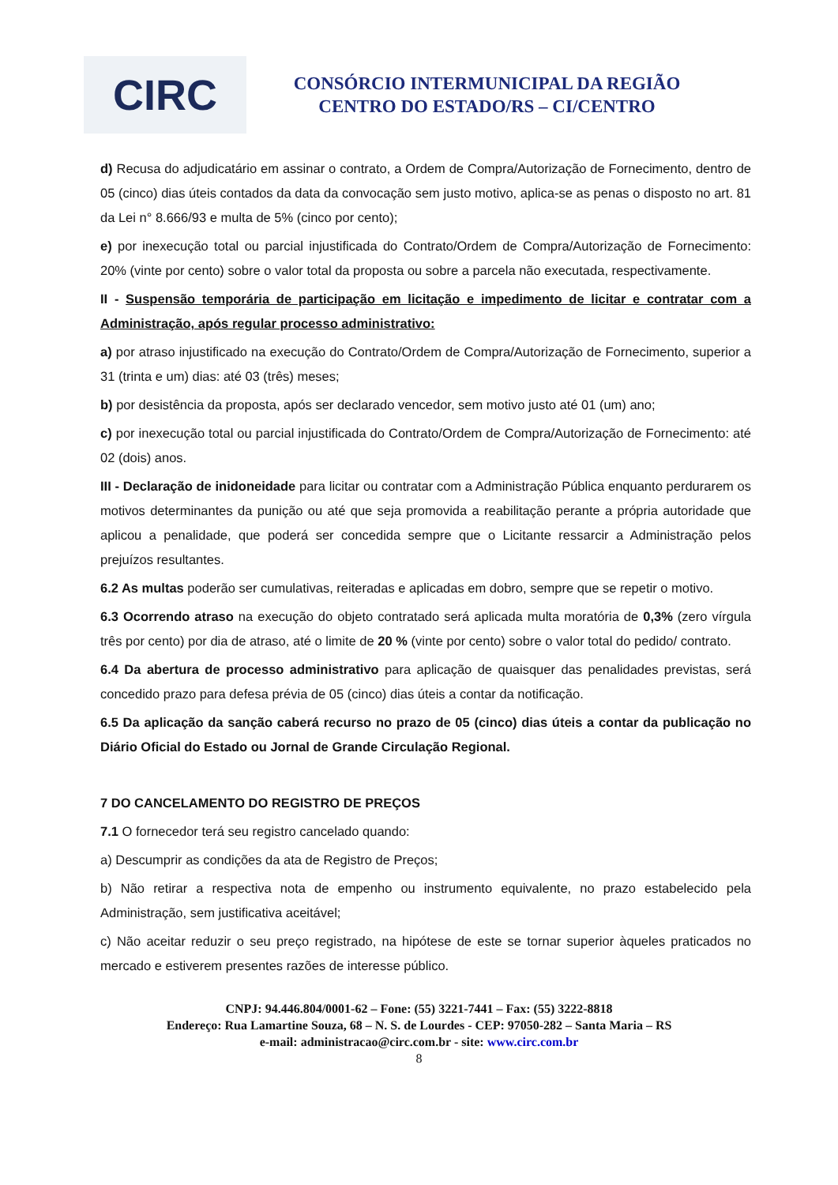CIRC
CONSÓRCIO INTERMUNICIPAL DA REGIÃO
CENTRO DO ESTADO/RS – CI/CENTRO
d) Recusa do adjudicatário em assinar o contrato, a Ordem de Compra/Autorização de Fornecimento, dentro de 05 (cinco) dias úteis contados da data da convocação sem justo motivo, aplica-se as penas o disposto no art. 81 da Lei n° 8.666/93 e multa de 5% (cinco por cento);
e) por inexecução total ou parcial injustificada do Contrato/Ordem de Compra/Autorização de Fornecimento: 20% (vinte por cento) sobre o valor total da proposta ou sobre a parcela não executada, respectivamente.
II - Suspensão temporária de participação em licitação e impedimento de licitar e contratar com a Administração, após regular processo administrativo:
a) por atraso injustificado na execução do Contrato/Ordem de Compra/Autorização de Fornecimento, superior a 31 (trinta e um) dias: até 03 (três) meses;
b) por desistência da proposta, após ser declarado vencedor, sem motivo justo até 01 (um) ano;
c) por inexecução total ou parcial injustificada do Contrato/Ordem de Compra/Autorização de Fornecimento: até 02 (dois) anos.
III - Declaração de inidoneidade para licitar ou contratar com a Administração Pública enquanto perdurarem os motivos determinantes da punição ou até que seja promovida a reabilitação perante a própria autoridade que aplicou a penalidade, que poderá ser concedida sempre que o Licitante ressarcir a Administração pelos prejuízos resultantes.
6.2 As multas poderão ser cumulativas, reiteradas e aplicadas em dobro, sempre que se repetir o motivo.
6.3 Ocorrendo atraso na execução do objeto contratado será aplicada multa moratória de 0,3% (zero vírgula três por cento) por dia de atraso, até o limite de 20 % (vinte por cento) sobre o valor total do pedido/ contrato.
6.4 Da abertura de processo administrativo para aplicação de quaisquer das penalidades previstas, será concedido prazo para defesa prévia de 05 (cinco) dias úteis a contar da notificação.
6.5 Da aplicação da sanção caberá recurso no prazo de 05 (cinco) dias úteis a contar da publicação no Diário Oficial do Estado ou Jornal de Grande Circulação Regional.
7 DO CANCELAMENTO DO REGISTRO DE PREÇOS
7.1 O fornecedor terá seu registro cancelado quando:
a) Descumprir as condições da ata de Registro de Preços;
b) Não retirar a respectiva nota de empenho ou instrumento equivalente, no prazo estabelecido pela Administração, sem justificativa aceitável;
c) Não aceitar reduzir o seu preço registrado, na hipótese de este se tornar superior àqueles praticados no mercado e estiverem presentes razões de interesse público.
CNPJ: 94.446.804/0001-62 – Fone: (55) 3221-7441 – Fax: (55) 3222-8818
Endereço: Rua Lamartine Souza, 68 – N. S. de Lourdes - CEP: 97050-282 – Santa Maria – RS
e-mail: administracao@circ.com.br - site: www.circ.com.br
8